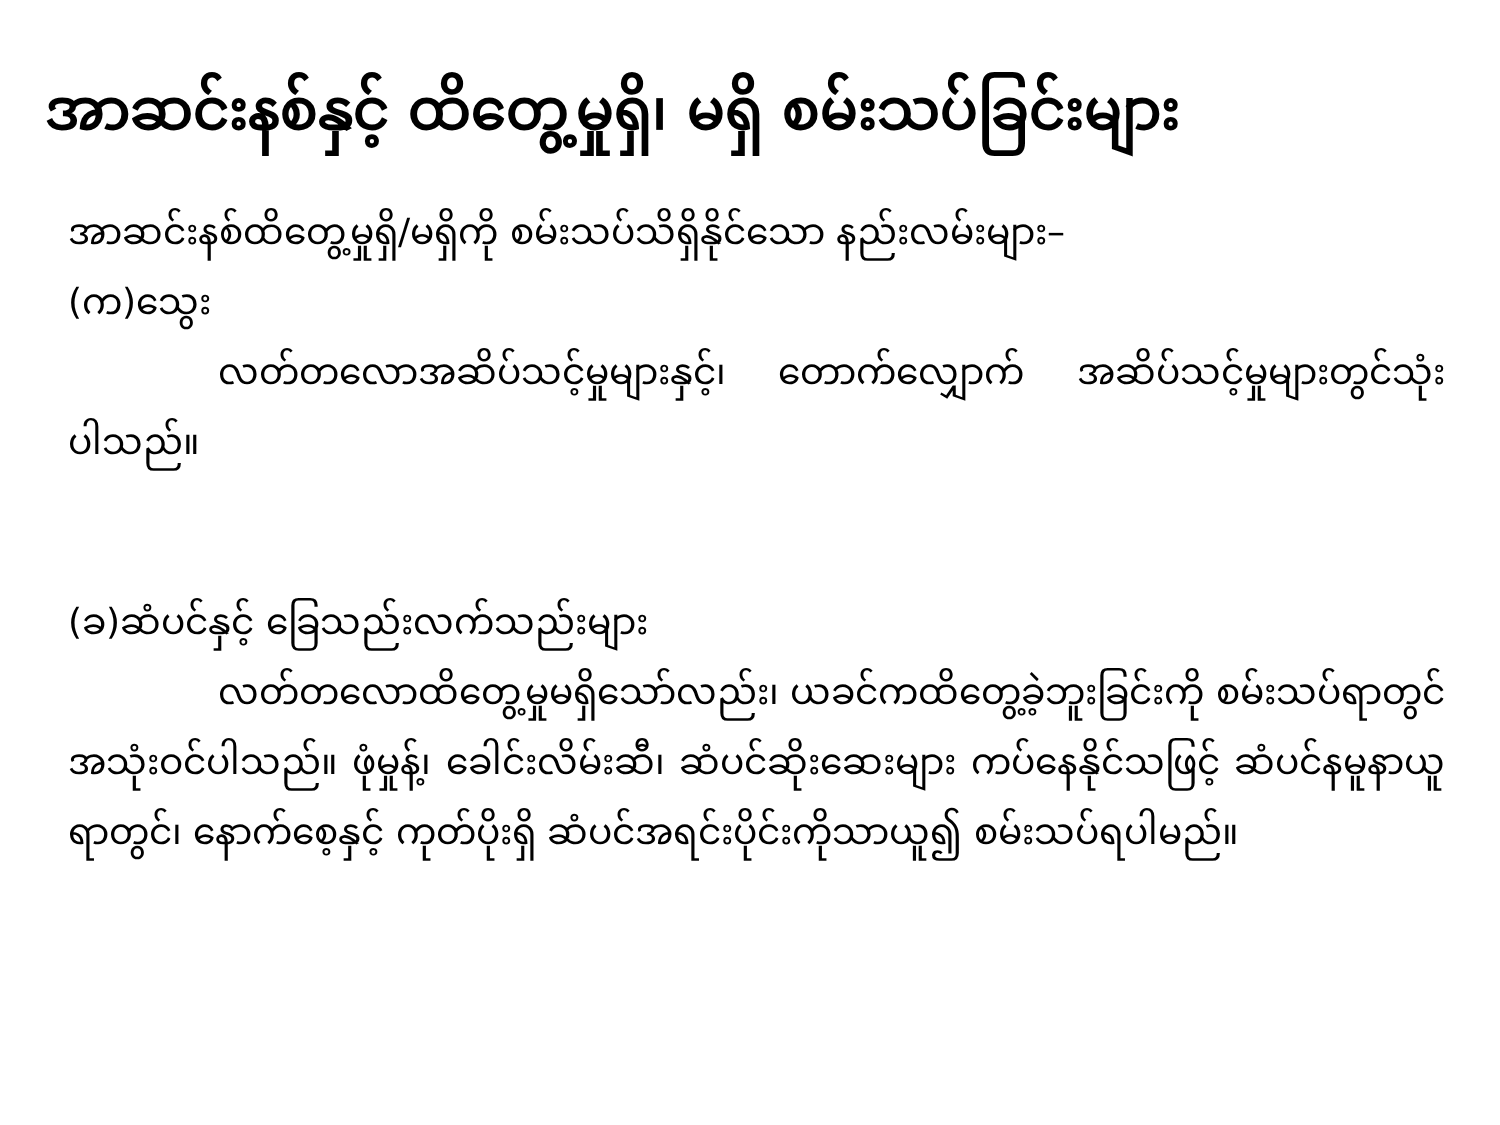အာဆင်းနစ်နှင့် ထိတွေ့မှုရှိ၊ မရှိ စမ်းသပ်ခြင်းများ
အာဆင်းနစ်ထိတွေ့မှုရှိ/မရှိကို စမ်းသပ်သိရှိနိုင်သော နည်းလမ်းများ–
(က)သွေး
လတ်တလောအဆိပ်သင့်မှုများနှင့်၊ တောက်လျှောက် အဆိပ်သင့်မှုများတွင်သုံးပါသည်။
(ခ)ဆံပင်နှင့် ခြေသည်းလက်သည်းများ
လတ်တလောထိတွေ့မှုမရှိသော်လည်း၊ ယခင်ကထိတွေ့ခဲ့ဘူးခြင်းကို စမ်းသပ်ရာတွင်အသုံးဝင်ပါသည်။ ဖုံမှုန့်၊ ခေါင်းလိမ်းဆီ၊ ဆံပင်ဆိုးဆေးများ ကပ်နေနိုင်သဖြင့် ဆံပင်နမူနာယူရာတွင်၊ နောက်စေ့နှင့် ကုတ်ပိုးရှိ ဆံပင်အရင်းပိုင်းကိုသာယူ၍ စမ်းသပ်ရပါမည်။